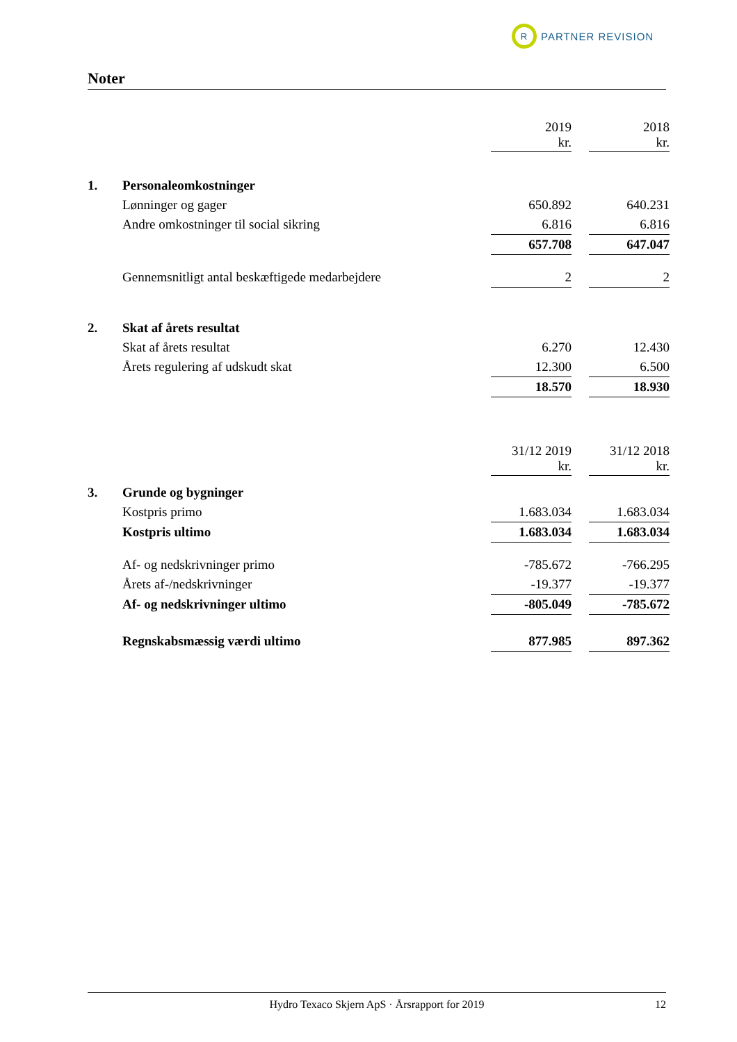R
PARTNER REVISION
Noter
| | | 2019 kr. | | 2018 kr. |
| 1. | Personaleomkostninger | | | |
| | Lønninger og gager | 650.892 | | 640.231 |
| | Andre omkostninger til social sikring | 6.816 | | 6.816 |
| | | 657.708 | | 647.047 |
| | Gennemsnitligt antal beskæftigede medarbejdere | 2 | | 2 |
| 2. | Skat af årets resultat | | | |
| | Skat af årets resultat | 6.270 | | 12.430 |
| | Årets regulering af udskudt skat | 12.300 | | 6.500 |
| | | 18.570 | | 18.930 |
| | | 31/12 2019 kr. | | 31/12 2018 kr. |
| 3. | Grunde og bygninger | | | |
| | Kostpris primo | 1.683.034 | | 1.683.034 |
| | Kostpris ultimo | 1.683.034 | | 1.683.034 |
| | Af- og nedskrivninger primo | -785.672 | | -766.295 |
| | Årets af-/nedskrivninger | -19.377 | | -19.377 |
| | Af- og nedskrivninger ultimo | -805.049 | | -785.672 |
| | Regnskabsmæssig værdi ultimo | 877.985 | | 897.362 |
Hydro Texaco Skjern ApS · Årsrapport for 2019 12